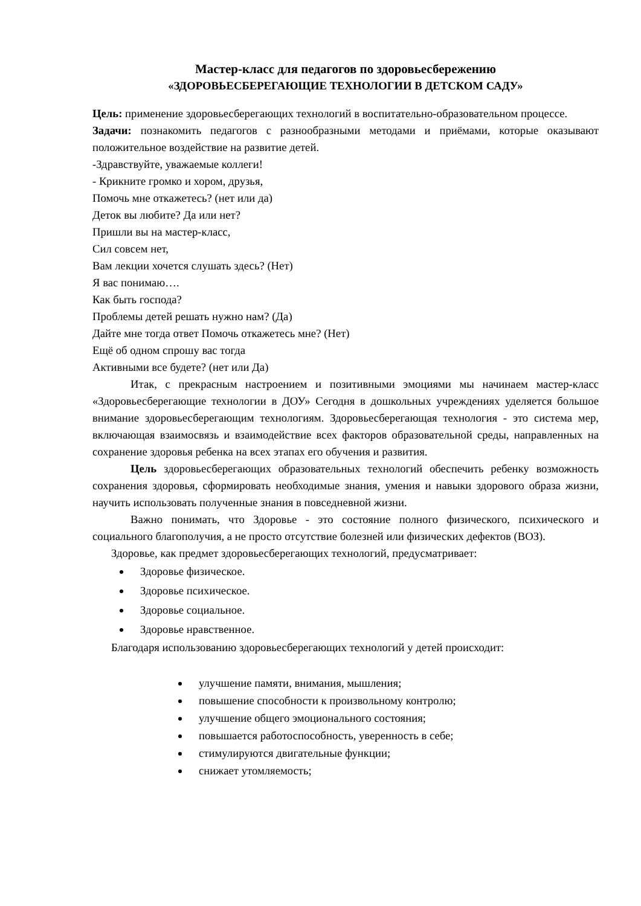Мастер-класс для педагогов по здоровьесбережению
«ЗДОРОВЬЕСБЕРЕГАЮЩИЕ ТЕХНОЛОГИИ В ДЕТСКОМ САДУ»
Цель: применение здоровьесберегающих технологий в воспитательно-образовательном процессе.
Задачи: познакомить педагогов с разнообразными методами и приёмами, которые оказывают положительное воздействие на развитие детей.
-Здравствуйте, уважаемые коллеги!
- Крикните громко и хором, друзья,
Помочь мне откажетесь? (нет или да)
Деток вы любите? Да или нет?
Пришли вы на мастер-класс,
Сил совсем нет,
Вам лекции хочется слушать здесь? (Нет)
Я вас понимаю….
Как быть господа?
Проблемы детей решать нужно нам? (Да)
Дайте мне тогда ответ Помочь откажетесь мне? (Нет)
Ещё об одном спрошу вас тогда
Активными все будете? (нет или Да)
Итак, с прекрасным настроением и позитивными эмоциями мы начинаем мастер-класс «Здоровьесберегающие технологии в ДОУ» Сегодня в дошкольных учреждениях уделяется большое внимание здоровьесберегающим технологиям. Здоровьесберегающая технология - это система мер, включающая взаимосвязь и взаимодействие всех факторов образовательной среды, направленных на сохранение здоровья ребенка на всех этапах его обучения и развития.
Цель здоровьесберегающих образовательных технологий обеспечить ребенку возможность сохранения здоровья, сформировать необходимые знания, умения и навыки здорового образа жизни, научить использовать полученные знания в повседневной жизни.
Важно понимать, что Здоровье - это состояние полного физического, психического и социального благополучия, а не просто отсутствие болезней или физических дефектов (ВОЗ).
Здоровье, как предмет здоровьесберегающих технологий, предусматривает:
Здоровье физическое.
Здоровье психическое.
Здоровье социальное.
Здоровье нравственное.
Благодаря использованию здоровьесберегающих технологий у детей происходит:
улучшение памяти, внимания, мышления;
повышение способности к произвольному контролю;
улучшение общего эмоционального состояния;
повышается работоспособность, уверенность в себе;
стимулируются двигательные функции;
снижает утомляемость;